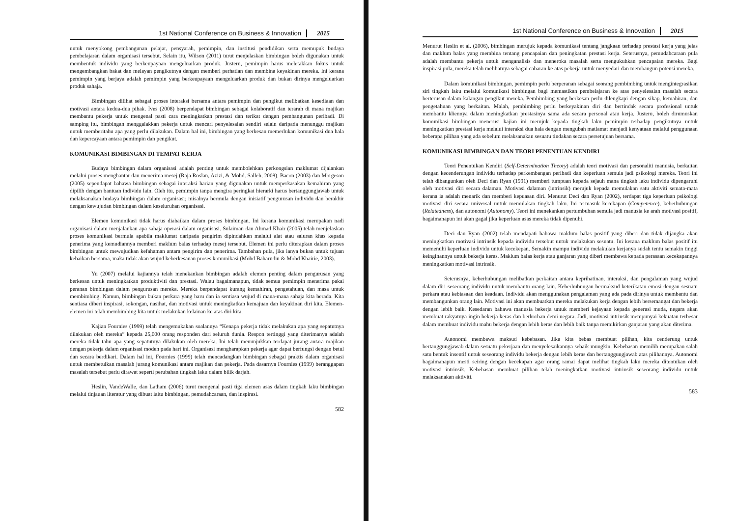1st National Conference on Business & Innovation 2015
untuk menyokong pembangunan pelajar, pensyarah, pemimpin, dan institusi pendidikan serta memupuk budaya pembelajaran dalam organisasi tersebut. Selain itu, Wilson (2011) turut menjelaskan bimbingan boleh digunakan untuk membentuk individu yang berkeupayaan mengeluarkan produk. Justeru, pemimpin harus meletakkan fokus untuk mengembangkan bakat dan melayan pengikutnya dengan memberi perhatian dan membina keyakinan mereka. Ini kerana pemimpin yang berjaya adalah pemimpin yang berkeupayaan mengeluarkan produk dan bukan dirinya mengeluarkan produk sahaja.
Bimbingan dilihat sebagai proses interaksi bersama antara pemimpin dan pengikut melibatkan kesediaan dan motivasi antara kedua-dua pihak. Ives (2008) berpendapat bimbingan sebagai kolaboratif dan terarah di mana majikan membantu pekerja untuk mengenal pasti cara meningkatkan prestasi dan terikat dengan pembangunan peribadi. Di samping itu, bimbingan menggalakkan pekerja untuk mencari penyelesaian sendiri selain daripada menunggu majikan untuk memberitahu apa yang perlu dilakukan. Dalam hal ini, bimbingan yang berkesan memerlukan komunikasi dua hala dan kepercayaan antara pemimpin dan pengikut.
KOMUNIKASI BIMBINGAN DI TEMPAT KERJA
Budaya bimbingan dalam organisasi adalah penting untuk membolehkan perkongsian maklumat dijalankan melalui proses menghantar dan menerima mesej (Raja Roslan, Azizi, & Mohd. Salleh, 2008). Bacon (2003) dan Morgeson (2005) sependapat bahawa bimbingan sebagai interaksi harian yang digunakan untuk memperkasakan kemahiran yang dipilih dengan bantuan individu lain. Oleh itu, pemimpin tanpa mengira peringkat hierarki harus bertanggungjawab untuk melaksanakan budaya bimbingan dalam organisasi; misalnya bermula dengan inisiatif pengurusan individu dan berakhir dengan kewujudan bimbingan dalam keseluruhan organisasi.
Elemen komunikasi tidak harus diabaikan dalam proses bimbingan. Ini kerana komunikasi merupakan nadi organisasi dalam menjalankan apa sahaja operasi dalam organisasi. Sulaiman dan Ahmad Khair (2005) telah menjelaskan proses komunikasi bermula apabila maklumat daripada pengirim dipindahkan melalui alat atau saluran khas kepada penerima yang kemudiannya memberi maklum balas terhadap mesej tersebut. Elemen ini perlu diterapkan dalam proses bimbingan untuk mewujudkan kefahaman antara pengirim dan penerima. Tambahan pula, jika ianya bukan untuk tujuan kebaikan bersama, maka tidak akan wujud keberkesanan proses komunikasi (Mohd Baharudin & Mohd Khairie, 2003).
Yu (2007) melalui kajiannya telah menekankan bimbingan adalah elemen penting dalam pengurusan yang berkesan untuk meningkatkan produktiviti dan prestasi. Walau bagaimanapun, tidak semua pemimpin menerima pakai peranan bimbingan dalam pengurusan mereka. Mereka berpendapat kurang kemahiran, pengetahuan, dan masa untuk membimbing. Namun, bimbingan bukan perkara yang baru dan ia sentiasa wujud di mana-mana sahaja kita berada. Kita sentiasa diberi inspirasi, sokongan, nasihat, dan motivasi untuk meningkatkan kemajuan dan keyakinan diri kita. Elemen-elemen ini telah membimbing kita untuk melakukan kelainan ke atas diri kita.
Kajian Fournies (1999) telah mengemukakan soalannya “Kenapa pekerja tidak melakukan apa yang sepatutnya dilakukan oleh mereka” kepada 25,000 orang responden dari seluruh dunia. Respon tertinggi yang diterimanya adalah mereka tidak tahu apa yang sepatutnya dilakukan oleh mereka. Ini telah menunjukkan terdapat jurang antara majikan dengan pekerja dalam organisasi moden pada hari ini. Organisasi mengharapkan pekerja agar dapat berfungsi dengan betul dan secara berdikari. Dalam hal ini, Fournies (1999) telah mencadangkan bimbingan sebagai praktis dalam organisasi untuk membetulkan masalah jurang komunikasi antara majikan dan pekerja. Pada dasarnya Fournies (1999) beranggapan masalah tersebut perlu dirawat seperti perubahan tingkah laku dalam bilik darjah.
Heslin, VandeWalle, dan Latham (2006) turut mengenal pasti tiga elemen asas dalam tingkah laku bimbingan melalui tinjauan literatur yang dibuat iaitu bimbingan, pemudahcaraan, dan inspirasi.
582
1st National Conference on Business & Innovation 2015
Menurut Heslin et al. (2006), bimbingan merujuk kepada komunikasi tentang jangkaan terhadap prestasi kerja yang jelas dan maklum balas yang membina tentang pencapaian dan peningkatan prestasi kerja. Seterusnya, pemudahcaraan pula adalah membantu pekerja untuk menganalisis dan meneroka masalah serta mengukuhkan pencapaian mereka. Bagi inspirasi pula, mereka telah melihatnya sebagai cabaran ke atas pekerja untuk menyedari dan membangun potensi mereka.
Dalam komunikasi bimbingan, pemimpin perlu berperanan sebagai seorang pembimbing untuk mengintegrasikan siri tingkah laku melalui komunikasi bimbingan bagi memastikan pembelajaran ke atas penyelesaian masalah secara berterusan dalam kalangan pengikut mereka. Pembimbing yang berkesan perlu dilengkapi dengan sikap, kemahiran, dan pengetahuan yang berkaitan. Malah, pembimbing perlu berkeyakinan diri dan bertindak secara profesional untuk membantu kliennya dalam meningkatkan prestasinya sama ada secara personal atau kerja. Justeru, boleh dirumuskan komunikasi bimbingan menerusi kajian ini merujuk kepada tingkah laku pemimpin terhadap pengikutnya untuk meningkatkan prestasi kerja melalui interaksi dua hala dengan mengubah matlamat menjadi kenyataan melalui penggunaan beberapa pilihan yang ada sebelum melaksanakan sesuatu tindakan secara persetujuan bersama.
KOMUNIKASI BIMBINGAN DAN TEORI PENENTUAN KENDIRI
Teori Penentukan Kendiri (Self-Determination Theory) adalah teori motivasi dan personaliti manusia, berkaitan dengan kecenderungan individu terhadap perkembangan peribadi dan keperluan semula jadi psikologi mereka. Teori ini telah dibangunkan oleh Deci dan Ryan (1991) memberi tumpuan kepada sejauh mana tingkah laku individu dipengaruhi oleh motivasi diri secara dalaman. Motivasi dalaman (intrinsik) merujuk kepada memulakan satu aktiviti semata-mata kerana ia adalah menarik dan memberi kepuasan diri. Menurut Deci dan Ryan (2002), terdapat tiga keperluan psikologi motivasi diri secara universal untuk memulakan tingkah laku. Ini termasuk kecekapan (Competence), keberhubungan (Relatedness), dan autonomi (Autonomy). Teori ini menekankan pertumbuhan semula jadi manusia ke arah motivasi positif, bagaimanapun ini akan gagal jika keperluan asas mereka tidak dipenuhi.
Deci dan Ryan (2002) telah mendapati bahawa maklum balas positif yang diberi dan tidak dijangka akan meningkatkan motivasi intrinsik kepada individu tersebut untuk melakukan sesuatu. Ini kerana maklum balas positif itu memenuhi keperluan individu untuk kecekepan. Semakin mampu individu melakukan kerjanya sudah tentu semakin tinggi keinginannya untuk bekerja keras. Maklum balas kerja atau ganjaran yang diberi membawa kepada perasaan kecekapannya meningkatkan motivasi intrinsik.
Seterusnya, keberhubungan melibatkan perkaitan antara keprihatinan, interaksi, dan pengalaman yang wujud dalam diri seseorang individu untuk membantu orang lain. Keberhubungan bermaksud keterikatan emosi dengan sesuatu perkara atau kebiasaan dan keadaan. Individu akan menggunakan pengalaman yang ada pada dirinya untuk membantu dan membangunkan orang lain. Motivasi ini akan membuatkan mereka melakukan kerja dengan lebih bersemangat dan bekerja dengan lebih baik. Kesedaran bahawa manusia bekerja untuk memberi kejayaan kepada generasi muda, negara akan membuat rakyatnya ingin bekerja keras dan berkorban demi negara. Jadi, motivasi intrinsik mempunyai kekuatan terbesar dalam membuat individu mahu bekerja dengan lebih keras dan lebih baik tanpa memikirkan ganjaran yang akan diterima.
Autonomi membawa maksud kebebasan. Jika kita bebas membuat pilihan, kita cenderung untuk bertanggungjawab dalam sesuatu pekerjaan dan menyelesaikannya sebaik mungkin. Kebebasan memilih merupakan salah satu bentuk insentif untuk seseorang individu bekerja dengan lebih keras dan bertanggungjawab atas pilihannya. Autonomi bagaimanapun mesti seiring dengan kecekapan agar orang ramai dapat melihat tingkah laku mereka ditentukan oleh motivasi intrinsik. Kebebasan membuat pilihan telah meningkatkan motivasi intrinsik seseorang individu untuk melaksanakan aktiviti.
583